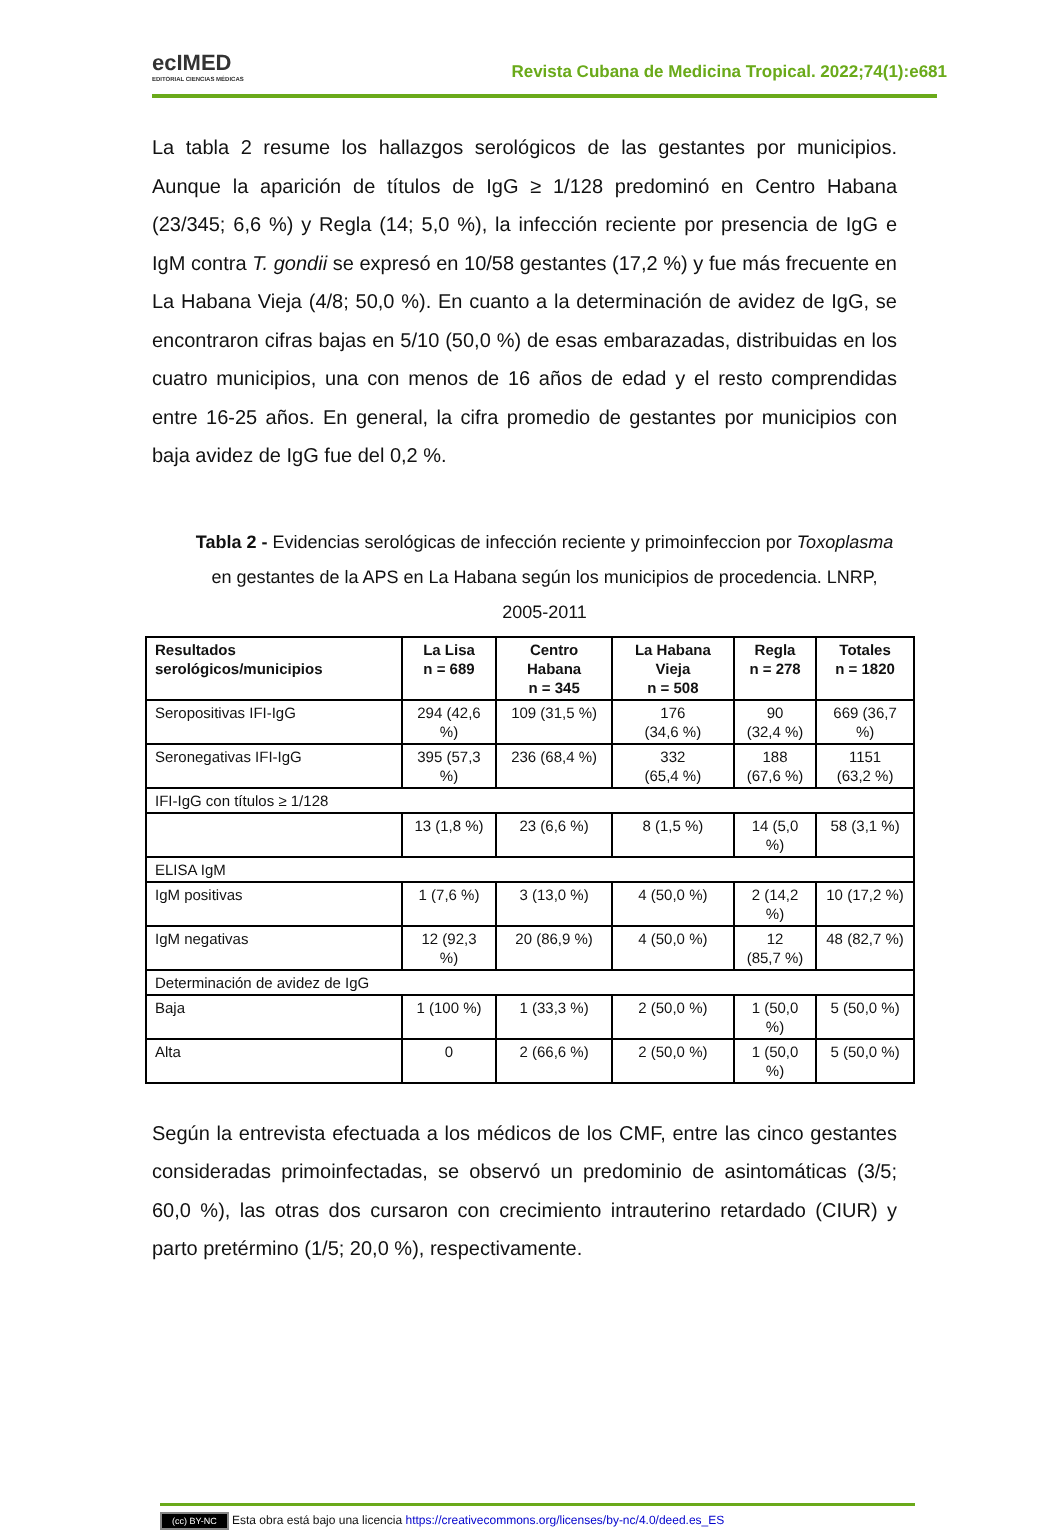ecIMED
EDITORIAL CIENCIAS MÉDICAS
Revista Cubana de Medicina Tropical. 2022;74(1):e681
La tabla 2 resume los hallazgos serológicos de las gestantes por municipios. Aunque la aparición de títulos de IgG ≥ 1/128 predominó en Centro Habana (23/345; 6,6 %) y Regla (14; 5,0 %), la infección reciente por presencia de IgG e IgM contra T. gondii se expresó en 10/58 gestantes (17,2 %) y fue más frecuente en La Habana Vieja (4/8; 50,0 %). En cuanto a la determinación de avidez de IgG, se encontraron cifras bajas en 5/10 (50,0 %) de esas embarazadas, distribuidas en los cuatro municipios, una con menos de 16 años de edad y el resto comprendidas entre 16-25 años. En general, la cifra promedio de gestantes por municipios con baja avidez de IgG fue del 0,2 %.
Tabla 2 - Evidencias serológicas de infección reciente y primoinfeccion por Toxoplasma en gestantes de la APS en La Habana según los municipios de procedencia. LNRP, 2005-2011
| Resultados serológicos/municipios | La Lisa n = 689 | Centro Habana n = 345 | La Habana Vieja n = 508 | Regla n = 278 | Totales n = 1820 |
| --- | --- | --- | --- | --- | --- |
| Seropositivas IFI-IgG | 294 (42,6 %) | 109 (31,5 %) | 176 (34,6 %) | 90 (32,4 %) | 669 (36,7 %) |
| Seronegativas IFI-IgG | 395 (57,3 %) | 236 (68,4 %) | 332 (65,4 %) | 188 (67,6 %) | 1151 (63,2 %) |
| IFI-IgG con títulos ≥ 1/128 | | | | | |
| | 13 (1,8 %) | 23 (6,6 %) | 8 (1,5 %) | 14 (5,0 %) | 58 (3,1 %) |
| ELISA IgM | | | | | |
| IgM positivas | 1 (7,6 %) | 3 (13,0 %) | 4 (50,0 %) | 2 (14,2 %) | 10 (17,2 %) |
| IgM negativas | 12 (92,3 %) | 20 (86,9 %) | 4 (50,0 %) | 12 (85,7 %) | 48 (82,7 %) |
| Determinación de avidez de IgG | | | | | |
| Baja | 1 (100 %) | 1 (33,3 %) | 2 (50,0 %) | 1 (50,0 %) | 5 (50,0 %) |
| Alta | 0 | 2 (66,6 %) | 2 (50,0 %) | 1 (50,0 %) | 5 (50,0 %) |
Según la entrevista efectuada a los médicos de los CMF, entre las cinco gestantes consideradas primoinfectadas, se observó un predominio de asintomáticas (3/5; 60,0 %), las otras dos cursaron con crecimiento intrauterino retardado (CIUR) y parto pretérmino (1/5; 20,0 %), respectivamente.
(cc) BY-NC Esta obra está bajo una licencia https://creativecommons.org/licenses/by-nc/4.0/deed.es_ES